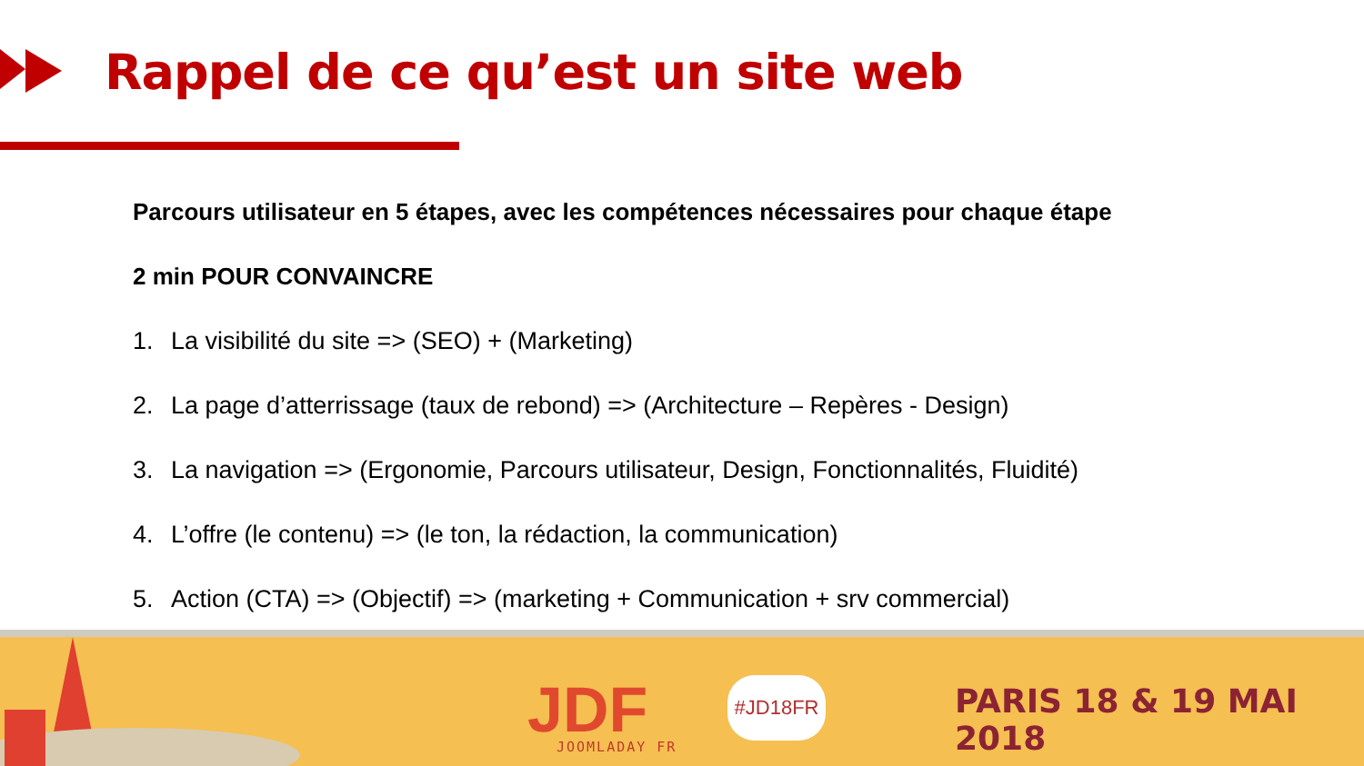Rappel de ce qu’est un site web
Parcours utilisateur en 5 étapes, avec les compétences nécessaires pour chaque étape
2 min POUR CONVAINCRE
1. La visibilité du site => (SEO) + (Marketing)
2. La page d’atterrissage (taux de rebond) => (Architecture – Repères - Design)
3. La navigation => (Ergonomie, Parcours utilisateur, Design, Fonctionnalités, Fluidité)
4. L’offre (le contenu) => (le ton, la rédaction, la communication)
5. Action (CTA) => (Objectif) => (marketing + Communication + srv commercial)
JDF JOOMLADAY FR
#JD18FR PARIS 18 & 19 MAI 2018